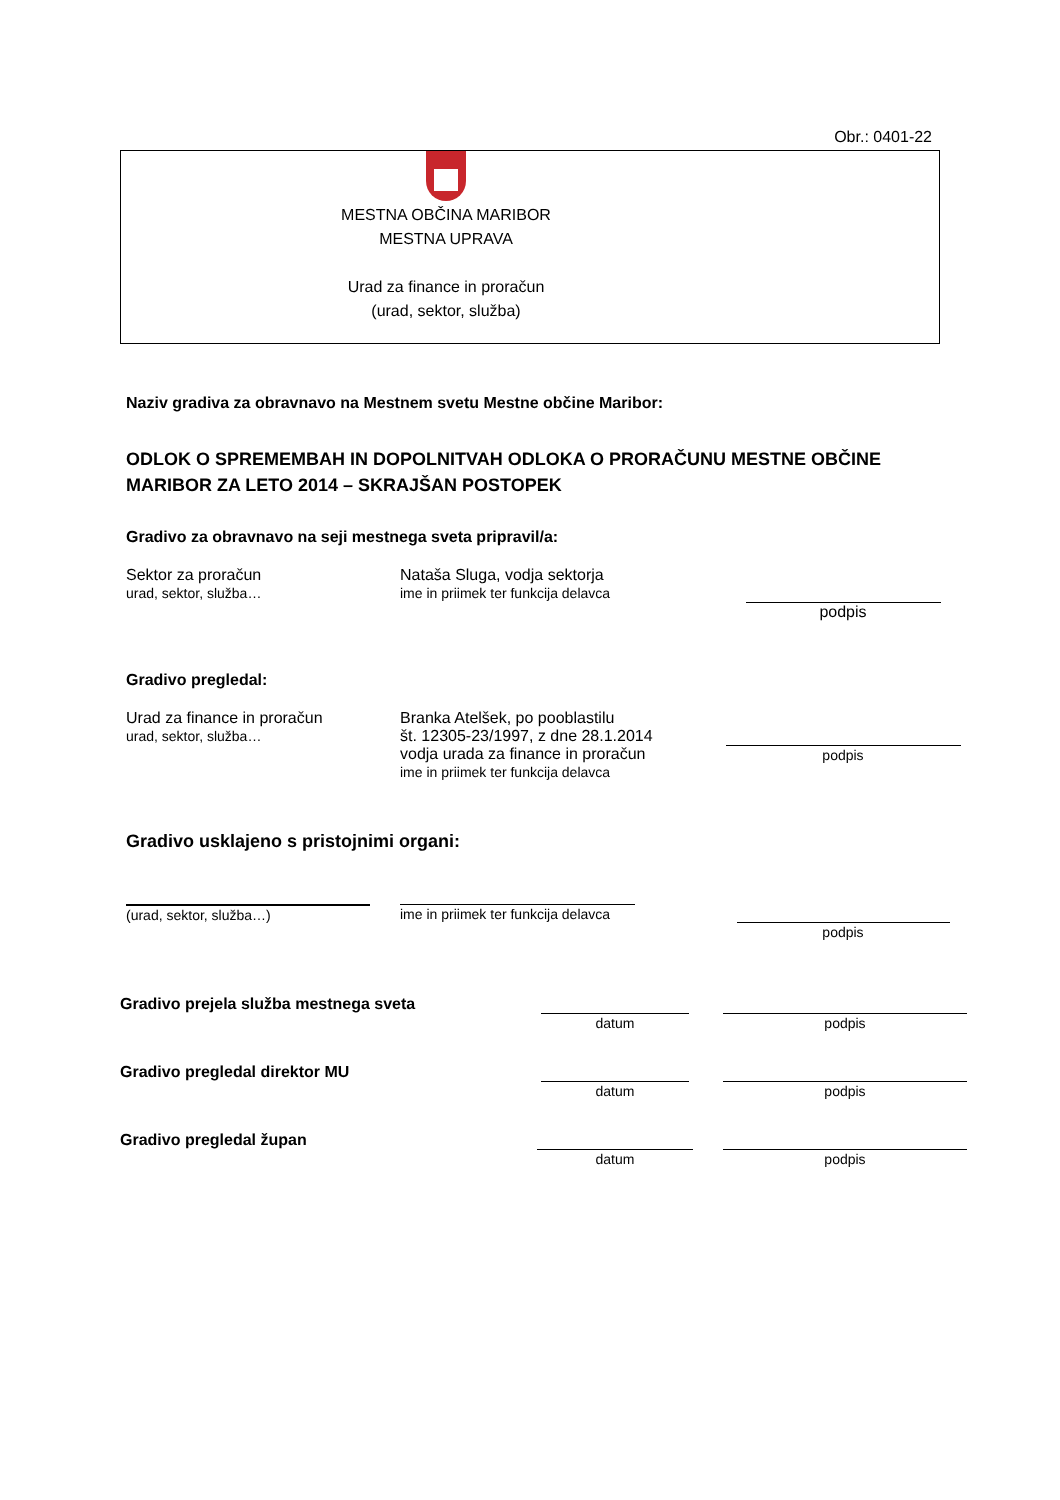Obr.: 0401-22
MESTNA OBČINA MARIBOR
MESTNA UPRAVA
Urad za finance in proračun
(urad, sektor, služba)
Naziv gradiva za obravnavo na Mestnem svetu Mestne občine Maribor:
ODLOK O SPREMEMBAH IN DOPOLNITVAH ODLOKA O PRORAČUNU MESTNE OBČINE MARIBOR ZA LETO 2014 – SKRAJŠAN POSTOPEK
Gradivo za obravnavo na seji mestnega sveta pripravil/a:
Sektor za proračun
urad, sektor, služba…
Nataša Sluga, vodja sektorja
ime in priimek ter funkcija delavca
podpis
Gradivo pregledal:
Urad za finance in proračun
urad, sektor, služba…
Branka Atelšek, po pooblastilu
št. 12305-23/1997, z dne 28.1.2014
vodja urada za finance in proračun
ime in priimek ter funkcija delavca
podpis
Gradivo usklajeno s pristojnimi organi:
(urad, sektor, služba…)
ime in priimek ter funkcija delavca
podpis
Gradivo prejela služba mestnega sveta
datum
podpis
Gradivo pregledal direktor MU
datum
podpis
Gradivo pregledal župan
datum
podpis